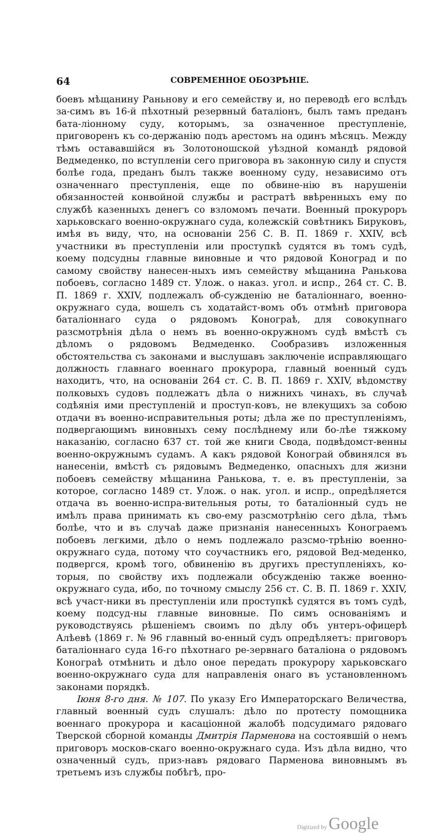64 СОВРЕМЕННОЕ ОБОЗРѢНІЕ.
боевъ мѣщанину Раньнову и его семейству и, но переводѣ его вслѣдъ за-симъ въ 16-й пѣхотный резервный баталіонъ, былъ тамъ преданъ бата-ліонному суду, которымъ, за означенное преступленіе, приговоренъ къ со-держанію подъ арестомъ на одинъ мѣсяцъ. Между тѣмъ остававшійся въ Золотоношской уѣздной командѣ рядовой Ведмеденко, по вступленіи сего приговора въ законную силу и спустя болѣе года, преданъ былъ также военному суду, независимо отъ означеннаго преступленія, еще по обвине-нію въ нарушеніи обязанностей конвойной службы и растратѣ ввѣренныхъ ему по службѣ казенныхъ денегъ со взломомъ печати. Военный прокуроръ харьковскаго военно-окружнаго суда, колежскій совѣтникъ Бируковъ, имѣя въ виду, что, на основаніи 256 С. В. П. 1869 г. XXIV, всѣ участники въ преступленіи или проступкѣ судятся въ томъ судѣ, коему подсудны главные виновные и что рядовой Коноград и по самому свойству нанесен-ныхъ имъ семейству мѣщанина Ранькова побоевъ, согласно 1489 ст. Улож. о наказ. угол. и испр., 264 ст. С. В. П. 1869 г. XXIV, подлежалъ об-сужденію не баталіоннаго, военно-окружнаго суда, вошелъ съ ходатайст-вомъ объ отмѣнѣ приговора баталіоннаго суда о рядовомъ Конограѣ, для совокупнаго разсмотрѣнія дѣла о немъ въ военно-окружномъ судѣ вмѣстѣ съ дѣломъ о рядовомъ Ведмеденко. Сообразивъ изложенныя обстоятельства съ законами и выслушавъ заключеніе исправляющаго должность главнаго военнаго прокурора, главный военный судъ находитъ, что, на основаніи 264 ст. С. В. П. 1869 г. XXIV, вѣдомству полковыхъ судовъ подлежатъ дѣла о нижнихъ чинахъ, въ случаѣ содѣянія ими преступленій и проступ-ковъ, не влекущихъ за собою отдачи въ военно-исправительныя роты; дѣла же по преступленіямъ, подвергающимъ виновныхъ сему послѣднему или бо-лѣе тяжкому наказанію, согласно 637 ст. той же книги Свода, подвѣдомст-венны военно-окружнымъ судамъ. А какъ рядовой Конограй обвинялся въ нанесеніи, вмѣстѣ съ рядовымъ Ведмеденко, опасныхъ для жизни побоевъ семейству мѣщанина Ранькова, т. е. въ преступленіи, за которое, согласно 1489 ст. Улож. о нак. угол. и испр., опредѣляется отдача въ военно-испра-вительныя роты, то баталіонный судъ не имѣлъ права принимать къ сво-ему разсмотрѣнію сего дѣла, тѣмъ болѣе, что и въ случаѣ даже признанія нанесенныхъ Конограемъ побоевъ легкими, дѣло о немъ подлежало разсмо-трѣнію военно-окружнаго суда, потому что соучастникъ его, рядовой Вед-меденко, подвергся, кромѣ того, обвиненію въ другихъ преступленіяхъ, ко-торыя, по свойству ихъ подлежали обсужденію также военно-окружнаго суда, ибо, по точному смыслу 256 ст. С. В. П. 1869 г. XXIV, всѣ участ-ники въ преступленіи или проступкѣ судятся въ томъ судѣ, коему подсуд-ны главные виновные. По симъ основаніямъ и руководствуясь рѣшеніемъ своимъ по дѣлу объ унтеръ-офицерѣ Алѣевѣ (1869 г. № 96 главный во-енный судъ опредѣляетъ: приговоръ баталіоннаго суда 16-го пѣхотнаго ре-зервнаго баталіона о рядовомъ Конограѣ отмѣнить и дѣло оное передать прокурору харьковскаго военно-окружнаго суда для направленія онаго въ установленномъ законами порядкѣ.
Іюня 8-го дня. № 107. По указу Его Императорскаго Величества, главный военный судъ слушалъ: дѣло по протесту помощника военнаго прокурора и касаціонной жалобѣ подсудимаго рядоваго Тверской сборной команды Дмитрія Парменова на состоявшій о немъ приговоръ москов-скаго военно-окружнаго суда. Изъ дѣла видно, что означенный судъ, приз-навъ рядоваго Парменова виновнымъ въ третьемъ изъ службы побѣгѣ, про-
Digitized by Google